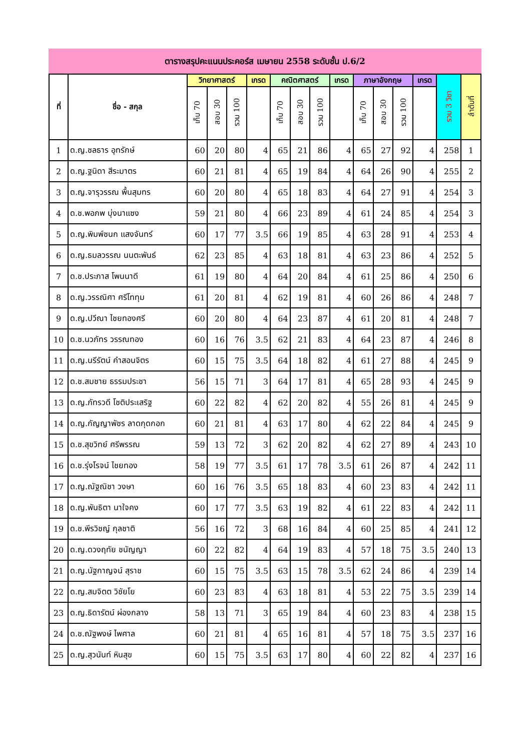ตารางสรุปคะแนนประคอร์ส เมษายน 2558 ระดับชั้น ป.6/2
| ที่ | ชื่อ - สกุล | วิทยาศาสตร์ | | | เกรด | คณิตศาสตร์ | | | เกรด | ภาษาอังกฤษ | | | เกรด | รวม 3 วิชา | ลำดับที่ |
| --- | --- | --- | --- | --- | --- | --- | --- | --- | --- | --- | --- | --- | --- | --- | --- |
| | | เก็บ 70 | สอบ 30 | รวม 100 | | เก็บ 70 | สอบ 30 | รวม 100 | | เก็บ 70 | สอบ 30 | รวม 100 | | | |
| 1 | ด.ญ.ชลธาร อุทรักษ์ | 60 | 20 | 80 | 4 | 65 | 21 | 86 | 4 | 65 | 27 | 92 | 4 | 258 | 1 |
| 2 | ด.ญ.ฐนิดา สีระมาตร | 60 | 21 | 81 | 4 | 65 | 19 | 84 | 4 | 64 | 26 | 90 | 4 | 255 | 2 |
| 3 | ด.ญ.จารุวรรณ พื้นสุมทร | 60 | 20 | 80 | 4 | 65 | 18 | 83 | 4 | 64 | 27 | 91 | 4 | 254 | 3 |
| 4 | ด.ช.พอภพ บุ่งนาแซง | 59 | 21 | 80 | 4 | 66 | 23 | 89 | 4 | 61 | 24 | 85 | 4 | 254 | 3 |
| 5 | ด.ญ.พิมพ์ชนก แสงจันทร์ | 60 | 17 | 77 | 3.5 | 66 | 19 | 85 | 4 | 63 | 28 | 91 | 4 | 253 | 4 |
| 6 | ด.ญ.ธมลวรรณ นนตะพันธ์ | 62 | 23 | 85 | 4 | 63 | 18 | 81 | 4 | 63 | 23 | 86 | 4 | 252 | 5 |
| 7 | ด.ช.ประภาส โพนนาดี | 61 | 19 | 80 | 4 | 64 | 20 | 84 | 4 | 61 | 25 | 86 | 4 | 250 | 6 |
| 8 | ด.ญ.วรรณิศา ศรีโททุม | 61 | 20 | 81 | 4 | 62 | 19 | 81 | 4 | 60 | 26 | 86 | 4 | 248 | 7 |
| 9 | ด.ญ.ปวีณา ไชยทองศรี | 60 | 20 | 80 | 4 | 64 | 23 | 87 | 4 | 61 | 20 | 81 | 4 | 248 | 7 |
| 10 | ด.ช.นวภัทร วรรณทอง | 60 | 16 | 76 | 3.5 | 62 | 21 | 83 | 4 | 64 | 23 | 87 | 4 | 246 | 8 |
| 11 | ด.ญ.นรีรัตน์ คำสอนจิตร | 60 | 15 | 75 | 3.5 | 64 | 18 | 82 | 4 | 61 | 27 | 88 | 4 | 245 | 9 |
| 12 | ด.ช.สมชาย ธรรมประชา | 56 | 15 | 71 | 3 | 64 | 17 | 81 | 4 | 65 | 28 | 93 | 4 | 245 | 9 |
| 13 | ด.ญ.ภัทรวดี โชติประเสริฐ | 60 | 22 | 82 | 4 | 62 | 20 | 82 | 4 | 55 | 26 | 81 | 4 | 245 | 9 |
| 14 | ด.ญ.กัญญาพัชร ลาดกุดกอก | 60 | 21 | 81 | 4 | 63 | 17 | 80 | 4 | 62 | 22 | 84 | 4 | 245 | 9 |
| 15 | ด.ช.สุขวิทย์ ศรีพรรณ | 59 | 13 | 72 | 3 | 62 | 20 | 82 | 4 | 62 | 27 | 89 | 4 | 243 | 10 |
| 16 | ด.ช.รุ่งโรจน์ ไชยทอง | 58 | 19 | 77 | 3.5 | 61 | 17 | 78 | 3.5 | 61 | 26 | 87 | 4 | 242 | 11 |
| 17 | ด.ญ.ณัฐณิชา วงษา | 60 | 16 | 76 | 3.5 | 65 | 18 | 83 | 4 | 60 | 23 | 83 | 4 | 242 | 11 |
| 18 | ด.ญ.พันธิตา นาใจคง | 60 | 17 | 77 | 3.5 | 63 | 19 | 82 | 4 | 61 | 22 | 83 | 4 | 242 | 11 |
| 19 | ด.ช.พีรวิชญ์ กุลชาติ | 56 | 16 | 72 | 3 | 68 | 16 | 84 | 4 | 60 | 25 | 85 | 4 | 241 | 12 |
| 20 | ด.ญ.ดวงฤทัย ชนัญญา | 60 | 22 | 82 | 4 | 64 | 19 | 83 | 4 | 57 | 18 | 75 | 3.5 | 240 | 13 |
| 21 | ด.ญ.นัฐกาญจน์ สุราช | 60 | 15 | 75 | 3.5 | 63 | 15 | 78 | 3.5 | 62 | 24 | 86 | 4 | 239 | 14 |
| 22 | ด.ญ.สมจิตต วิชัยโย | 60 | 23 | 83 | 4 | 63 | 18 | 81 | 4 | 53 | 22 | 75 | 3.5 | 239 | 14 |
| 23 | ด.ญ.ธิดารัตน์ ผ่องกลาง | 58 | 13 | 71 | 3 | 65 | 19 | 84 | 4 | 60 | 23 | 83 | 4 | 238 | 15 |
| 24 | ด.ช.ณัฐพงษ์ ไพศาล | 60 | 21 | 81 | 4 | 65 | 16 | 81 | 4 | 57 | 18 | 75 | 3.5 | 237 | 16 |
| 25 | ด.ญ.สุวนันท์ หินสุข | 60 | 15 | 75 | 3.5 | 63 | 17 | 80 | 4 | 60 | 22 | 82 | 4 | 237 | 16 |